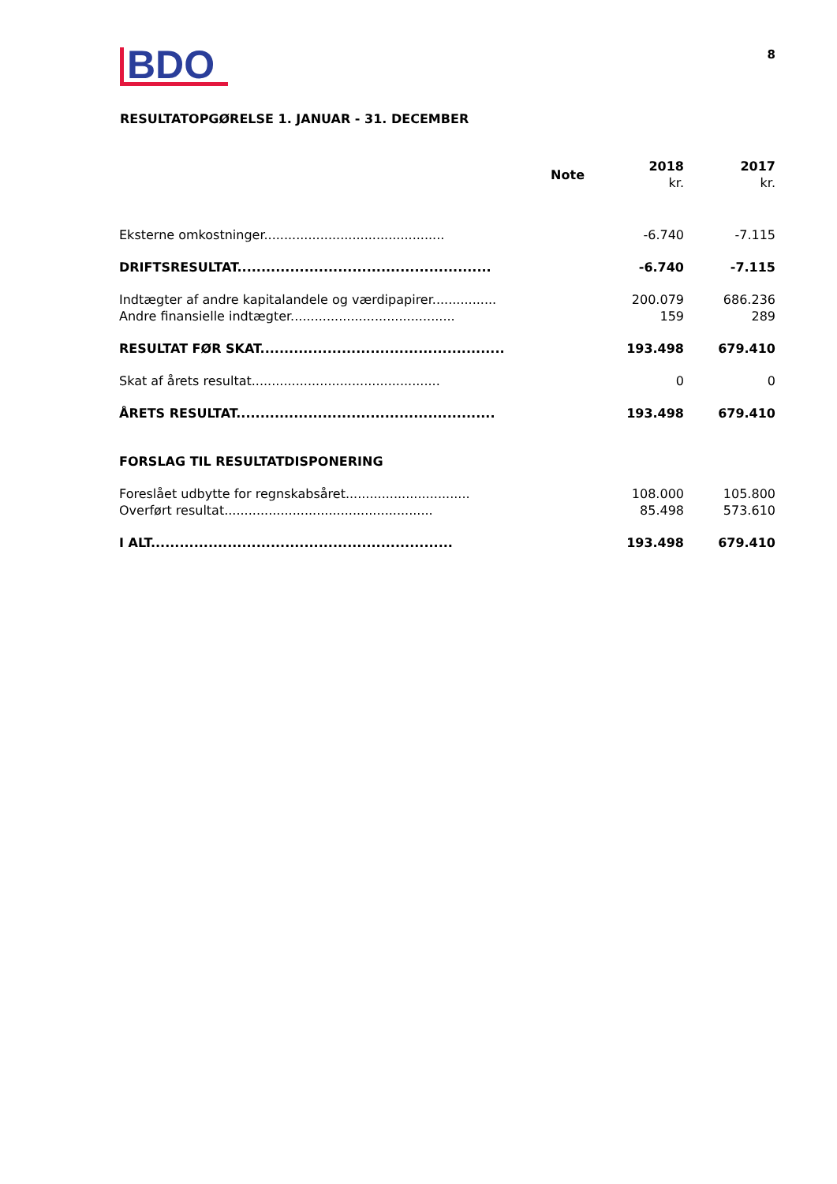BDO
8
RESULTATOPGØRELSE 1. JANUAR - 31. DECEMBER
| | Note | 2018 kr. | 2017 kr. |
| --- | --- | --- | --- |
| Eksterne omkostninger............................................. | | -6.740 | -7.115 |
| DRIFTSRESULTAT..................................................... | | -6.740 | -7.115 |
| Indtægter af andre kapitalandele og værdipapirer................ | | 200.079 | 686.236 |
| Andre finansielle indtægter......................................... | | 159 | 289 |
| RESULTAT FØR SKAT................................................... | | 193.498 | 679.410 |
| Skat af årets resultat............................................... | | 0 | 0 |
| ÅRETS RESULTAT...................................................... | | 193.498 | 679.410 |
| FORSLAG TIL RESULTATDISPONERING | | | |
| Foreslået udbytte for regnskabsåret............................... | | 108.000 | 105.800 |
| Overført resultat.................................................... | | 85.498 | 573.610 |
| I ALT............................................................... | | 193.498 | 679.410 |